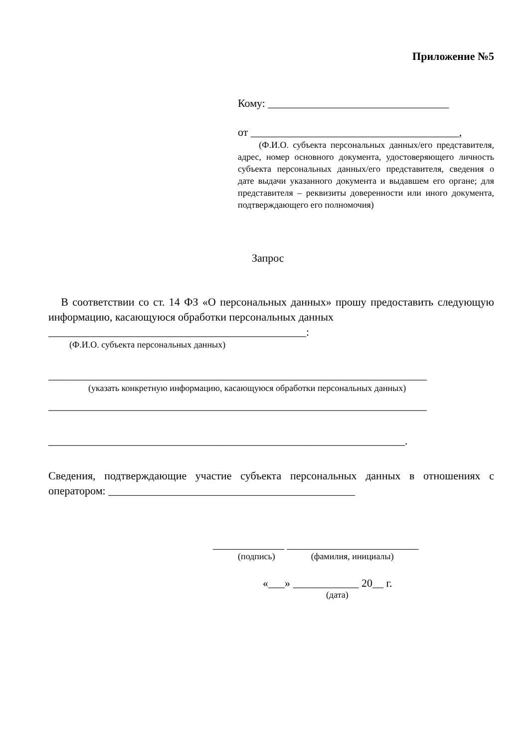Приложение №5
Кому: _________________________________
от ______________________________________,
(Ф.И.О. субъекта персональных данных/его представителя, адрес, номер основного документа, удостоверяющего личность субъекта персональных данных/его представителя, сведения о дате выдачи указанного документа и выдавшем его органе; для представителя – реквизиты доверенности или иного документа, подтверждающего его полномочия)
Запрос
В соответствии со ст. 14 ФЗ «О персональных данных» прошу предоставить следующую информацию, касающуюся обработки персональных данных
_______________________________________________:
(Ф.И.О. субъекта персональных данных)
_____________________________________________________________________
(указать конкретную информацию, касающуюся обработки персональных данных)
_____________________________________________________________________
_________________________________________________________________.
Сведения, подтверждающие участие субъекта персональных данных в отношениях с оператором: _____________________________________________
_____________ ________________________
(подпись) (фамилия, инициалы)
«___» ____________ 20__ г.
(дата)